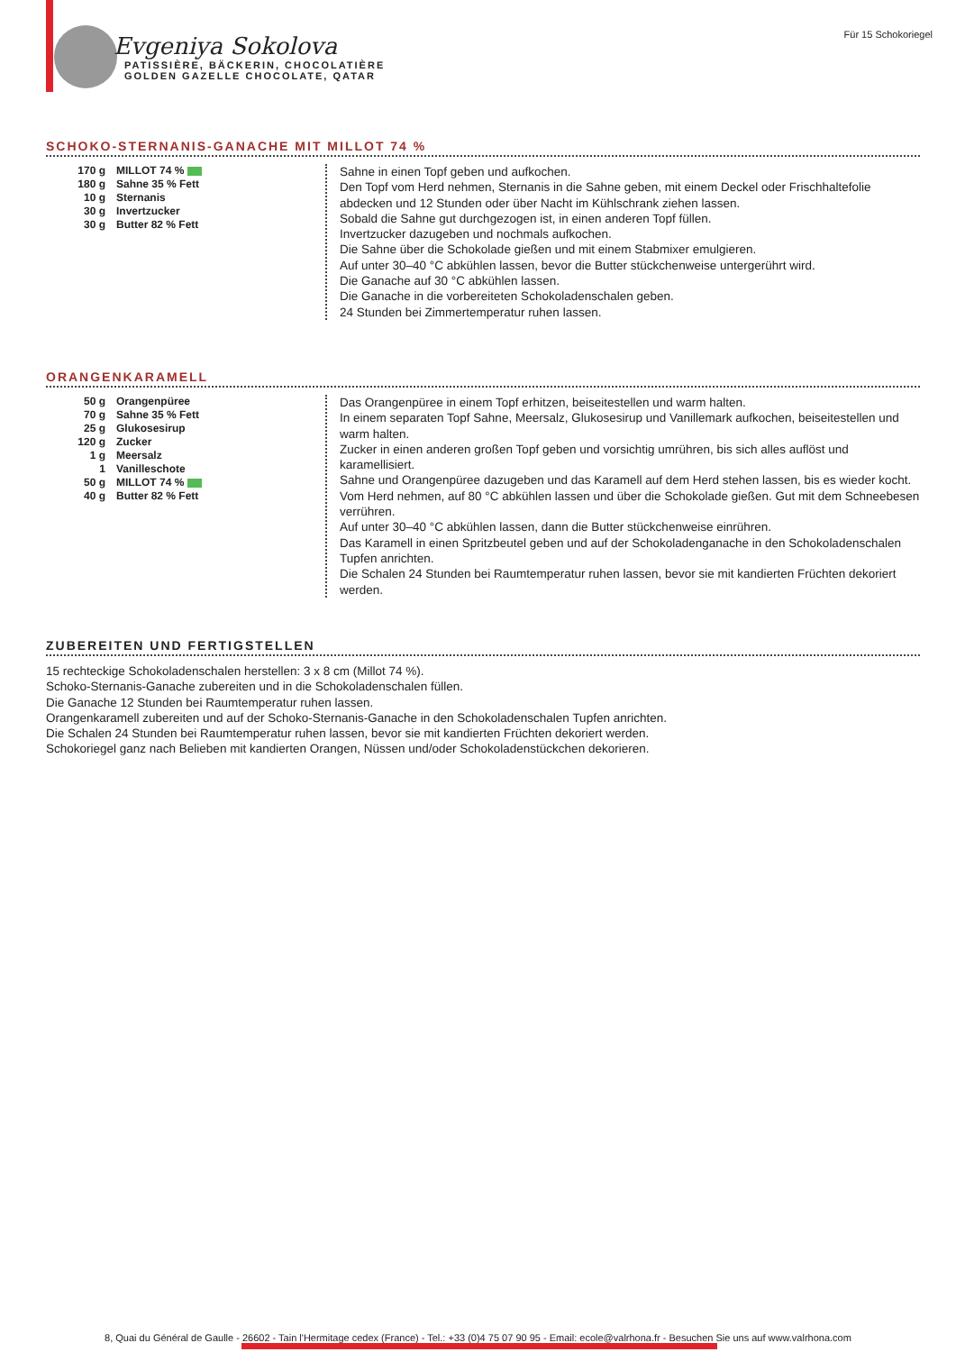Evgeniya Sokolova
PATISSIÈRE, BÄCKERIN, CHOCOLATIÈRE
GOLDEN GAZELLE CHOCOLATE, QATAR
Für 15 Schokoriegel
SCHOKO-STERNANIS-GANACHE MIT MILLOT 74 %
| 170 g | MILLOT 74 % |
| 180 g | Sahne 35 % Fett |
| 10 g | Sternanis |
| 30 g | Invertzucker |
| 30 g | Butter 82 % Fett |
Sahne in einen Topf geben und aufkochen.
Den Topf vom Herd nehmen, Sternanis in die Sahne geben, mit einem Deckel oder Frischhaltefolie abdecken und 12 Stunden oder über Nacht im Kühlschrank ziehen lassen.
Sobald die Sahne gut durchgezogen ist, in einen anderen Topf füllen.
Invertzucker dazugeben und nochmals aufkochen.
Die Sahne über die Schokolade gießen und mit einem Stabmixer emulgieren.
Auf unter 30–40 °C abkühlen lassen, bevor die Butter stückchenweise untergerührt wird.
Die Ganache auf 30 °C abkühlen lassen.
Die Ganache in die vorbereiteten Schokoladenschalen geben.
24 Stunden bei Zimmertemperatur ruhen lassen.
ORANGENKARAMELL
| 50 g | Orangenpüree |
| 70 g | Sahne 35 % Fett |
| 25 g | Glukosesirup |
| 120 g | Zucker |
| 1 g | Meersalz |
| 1 | Vanilleschote |
| 50 g | MILLOT 74 % |
| 40 g | Butter 82 % Fett |
Das Orangenpüree in einem Topf erhitzen, beiseitestellen und warm halten.
In einem separaten Topf Sahne, Meersalz, Glukosesirup und Vanillemark aufkochen, beiseitestellen und warm halten.
Zucker in einen anderen großen Topf geben und vorsichtig umrühren, bis sich alles auflöst und karamellisiert.
Sahne und Orangenpüree dazugeben und das Karamell auf dem Herd stehen lassen, bis es wieder kocht.
Vom Herd nehmen, auf 80 °C abkühlen lassen und über die Schokolade gießen. Gut mit dem Schneebesen verrühren.
Auf unter 30–40 °C abkühlen lassen, dann die Butter stückchenweise einrühren.
Das Karamell in einen Spritzbeutel geben und auf der Schokoladenganache in den Schokoladenschalen Tupfen anrichten.
Die Schalen 24 Stunden bei Raumtemperatur ruhen lassen, bevor sie mit kandierten Früchten dekoriert werden.
ZUBEREITEN UND FERTIGSTELLEN
15 rechteckige Schokoladenschalen herstellen: 3 x 8 cm (Millot 74 %).
Schoko-Sternanis-Ganache zubereiten und in die Schokoladenschalen füllen.
Die Ganache 12 Stunden bei Raumtemperatur ruhen lassen.
Orangenkaramell zubereiten und auf der Schoko-Sternanis-Ganache in den Schokoladenschalen Tupfen anrichten.
Die Schalen 24 Stunden bei Raumtemperatur ruhen lassen, bevor sie mit kandierten Früchten dekoriert werden.
Schokoriegel ganz nach Belieben mit kandierten Orangen, Nüssen und/oder Schokoladenstückchen dekorieren.
8, Quai du Général de Gaulle - 26602 - Tain l'Hermitage cedex (France) - Tel.: +33 (0)4 75 07 90 95 - Email: ecole@valrhona.fr - Besuchen Sie uns auf www.valrhona.com